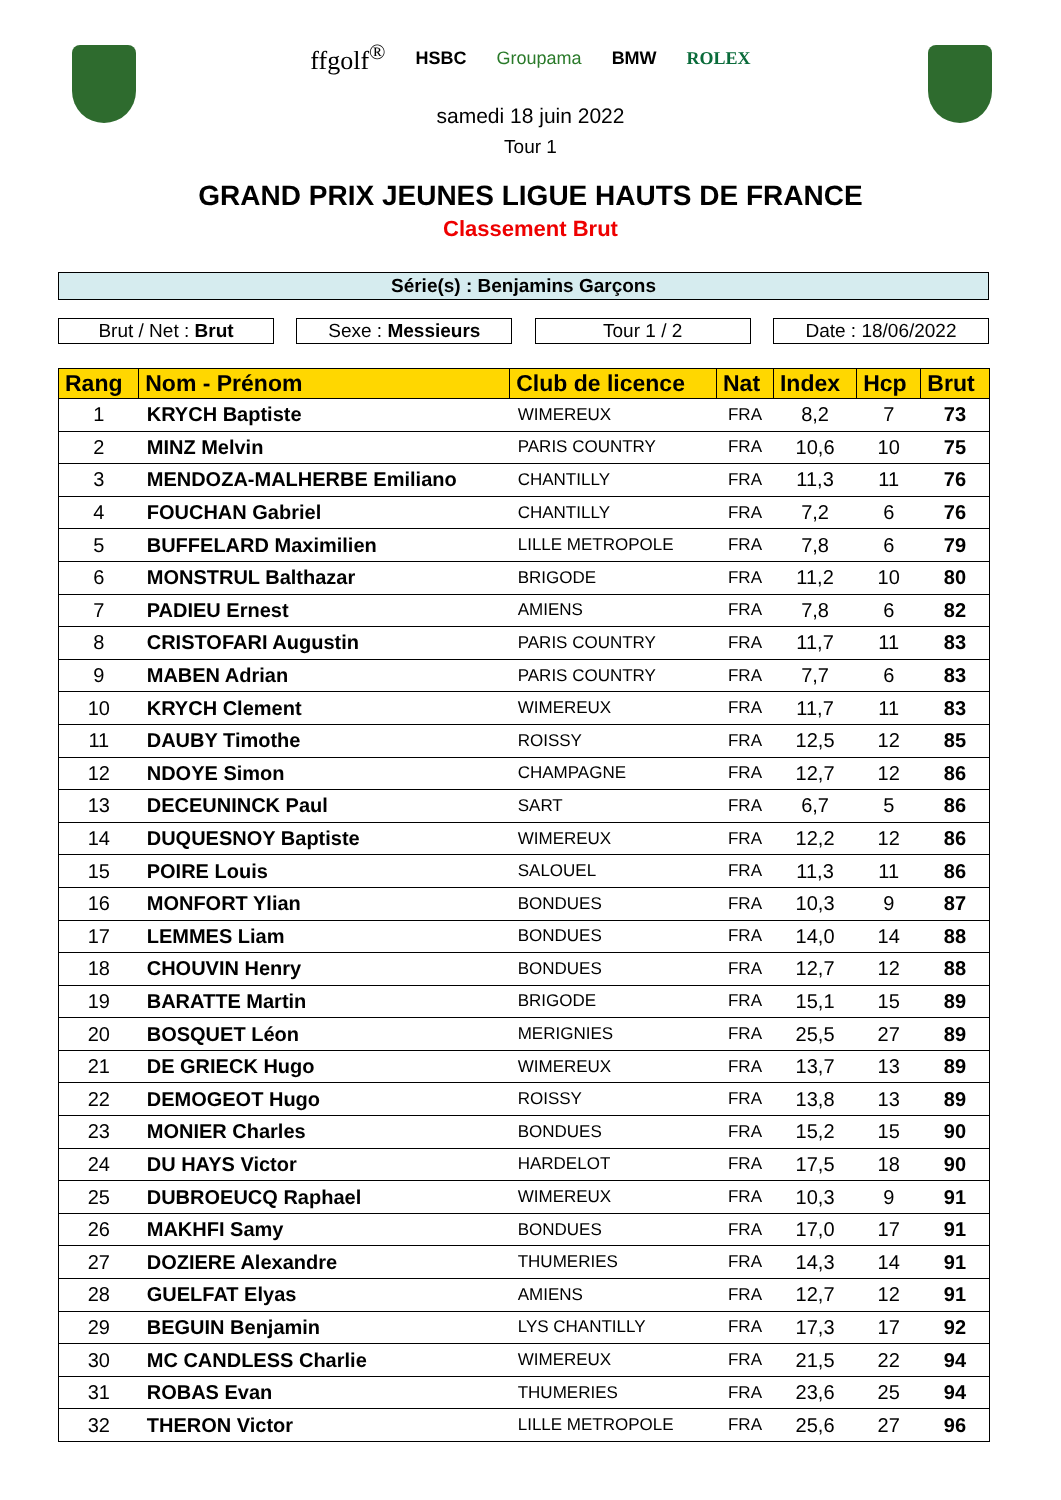ffgolf<sup>®</sup> HSBC Groupama BMW ROLEX
samedi 18 juin 2022
Tour 1
GRAND PRIX JEUNES LIGUE HAUTS DE FRANCE
Classement Brut
Série(s) : Benjamins Garçons
Brut / Net : Brut Sexe : Messieurs Tour 1 / 2 Date : 18/06/2022
| Rang | Nom - Prénom | Club de licence | Nat | Index | Hcp | Brut |
| --- | --- | --- | --- | --- | --- | --- |
| 1 | KRYCH Baptiste | WIMEREUX | FRA | 8,2 | 7 | 73 |
| 2 | MINZ Melvin | PARIS COUNTRY | FRA | 10,6 | 10 | 75 |
| 3 | MENDOZA-MALHERBE Emiliano | CHANTILLY | FRA | 11,3 | 11 | 76 |
| 4 | FOUCHAN Gabriel | CHANTILLY | FRA | 7,2 | 6 | 76 |
| 5 | BUFFELARD Maximilien | LILLE METROPOLE | FRA | 7,8 | 6 | 79 |
| 6 | MONSTRUL Balthazar | BRIGODE | FRA | 11,2 | 10 | 80 |
| 7 | PADIEU Ernest | AMIENS | FRA | 7,8 | 6 | 82 |
| 8 | CRISTOFARI Augustin | PARIS COUNTRY | FRA | 11,7 | 11 | 83 |
| 9 | MABEN Adrian | PARIS COUNTRY | FRA | 7,7 | 6 | 83 |
| 10 | KRYCH Clement | WIMEREUX | FRA | 11,7 | 11 | 83 |
| 11 | DAUBY Timothe | ROISSY | FRA | 12,5 | 12 | 85 |
| 12 | NDOYE Simon | CHAMPAGNE | FRA | 12,7 | 12 | 86 |
| 13 | DECEUNINCK Paul | SART | FRA | 6,7 | 5 | 86 |
| 14 | DUQUESNOY Baptiste | WIMEREUX | FRA | 12,2 | 12 | 86 |
| 15 | POIRE Louis | SALOUEL | FRA | 11,3 | 11 | 86 |
| 16 | MONFORT Ylian | BONDUES | FRA | 10,3 | 9 | 87 |
| 17 | LEMMES Liam | BONDUES | FRA | 14,0 | 14 | 88 |
| 18 | CHOUVIN Henry | BONDUES | FRA | 12,7 | 12 | 88 |
| 19 | BARATTE Martin | BRIGODE | FRA | 15,1 | 15 | 89 |
| 20 | BOSQUET Léon | MERIGNIES | FRA | 25,5 | 27 | 89 |
| 21 | DE GRIECK Hugo | WIMEREUX | FRA | 13,7 | 13 | 89 |
| 22 | DEMOGEOT Hugo | ROISSY | FRA | 13,8 | 13 | 89 |
| 23 | MONIER Charles | BONDUES | FRA | 15,2 | 15 | 90 |
| 24 | DU HAYS Victor | HARDELOT | FRA | 17,5 | 18 | 90 |
| 25 | DUBROEUCQ Raphael | WIMEREUX | FRA | 10,3 | 9 | 91 |
| 26 | MAKHFI Samy | BONDUES | FRA | 17,0 | 17 | 91 |
| 27 | DOZIERE Alexandre | THUMERIES | FRA | 14,3 | 14 | 91 |
| 28 | GUELFAT Elyas | AMIENS | FRA | 12,7 | 12 | 91 |
| 29 | BEGUIN Benjamin | LYS CHANTILLY | FRA | 17,3 | 17 | 92 |
| 30 | MC CANDLESS Charlie | WIMEREUX | FRA | 21,5 | 22 | 94 |
| 31 | ROBAS Evan | THUMERIES | FRA | 23,6 | 25 | 94 |
| 32 | THERON Victor | LILLE METROPOLE | FRA | 25,6 | 27 | 96 |